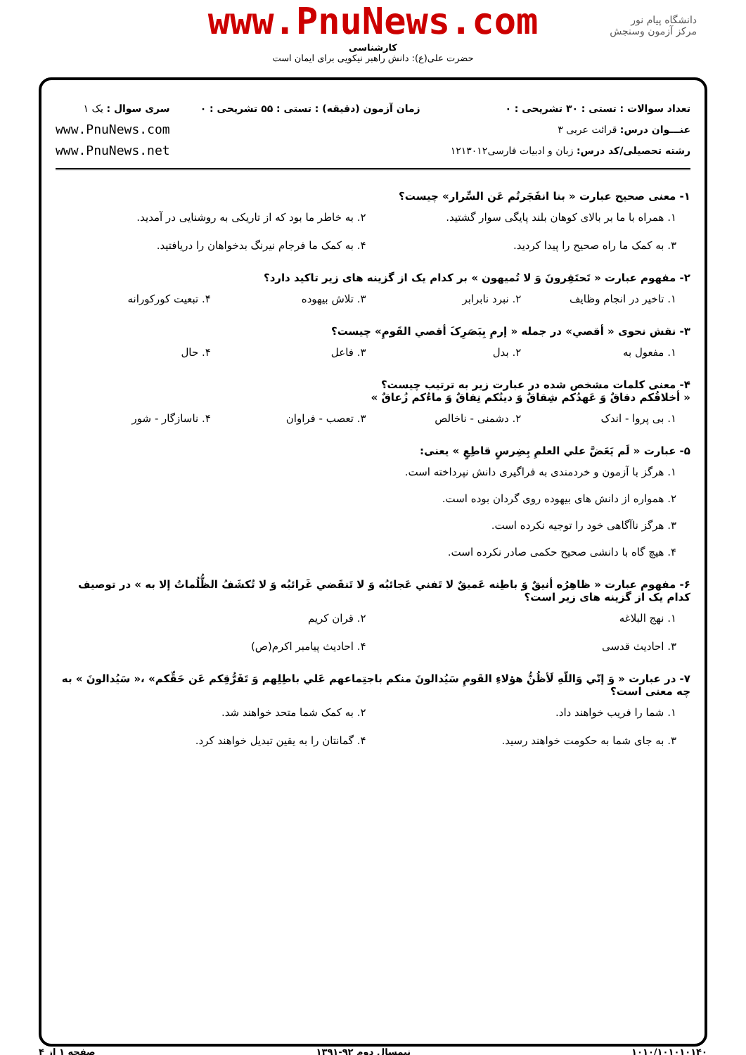www.PnuNews.com
کارشناسی
حضرت علی(ع): دانش راهبر نیکویی برای ایمان است
دانشگاه پیام نور
مرکز آزمون وسنجش
تعداد سوالات : تستی : ۳۰ تشریحی : ۰
عنـــوان درس: قرائت عربی ۳
رشته تحصیلی/کد درس: زبان و ادبیات فارسی۱۲۱۳۰۱۲
زمان آزمون (دقیقه) : تستی : ۵۵ تشریحی : ۰
سری سوال : یک ۱
www.PnuNews.com
www.PnuNews.net
۱- معنی صحیح عبارت « بنا انفَجَرتُم عَن السِّرار» چیست؟
۱. همراه با ما بر بالای کوهان بلند پایگی سوار گشتید.
۲. به خاطر ما بود که از تاریکی به روشنایی در آمدید.
۳. به کمک ما راه صحیح را پیدا کردید.
۴. به کمک ما فرجام نیرنگ بدخواهان را دریافتید.
۲- مفهوم عبارت « تَحتَفِرونَ وَ لا تُمیهون » بر کدام یک از گزینه های زیر تاکید دارد؟
۱. تاخیر در انجام وظایف
۲. نبرد نابرابر
۳. تلاش بیهوده
۴. تبعیت کورکورانه
۳- نقش نحوی « أقصي» در جمله « إرمِ بِبَصَرِکَ أقصي القَومِ» چیست؟
۱. مفعول به
۲. بدل
۳. فاعل
۴. حال
۴- معنی کلمات مشخص شده در عبارت زیر به ترتیب چیست؟
« أخلاقُکم دقاقٌ وَ عَهدُکم شِقاقٌ وَ دینُکم نِفاقٌ وَ ماءُکم زُعاقٌ »
۱. بی پروا - اندک
۲. دشمنی - ناخالص
۳. تعصب - فراوان
۴. ناسازگار - شور
۵- عبارت « لَم یَعَضَّ علي العلمِ بِضِرسٍ قاطِعٍ » یعنی:
۱. هرگز با آزمون و خردمندی به فراگیری دانش نپرداخته است.
۲. همواره از دانش های بیهوده روی گردان بوده است.
۳. هرگز ناآگاهی خود را توجیه نکرده است.
۴. هیچ گاه با دانشی صحیح حکمی صادر نکرده است.
۶- مفهوم عبارت « ظاهِرُه أنیقٌ وَ باطِنه عَمیقٌ لا تَفني عَجائبُه وَ لا تَنقَضي غَرائبُه وَ لا تُکشَفُ الظُّلُماتُ إلا به » در توصیف کدام یک از گزینه های زیر است؟
۱. نهج البلاغه
۲. قران کریم
۳. احادیث قدسی
۴. احادیث پیامبر اکرم(ص)
۷- در عبارت « وَ إنّي وَاللّهِ لَأظُنُّ هؤلاءِ القَومِ سَیُدالونَ منکم باجتِماعهم عَلي باطِلِهم وَ تَفَرُّقِکم عَن حَقِّکم» ،« سَیُدالونَ » به چه معنی است؟
۱. شما را فریب خواهند داد.
۲. به کمک شما متحد خواهند شد.
۳. به جای شما به حکومت خواهند رسید.
۴. گمانتان را به یقین تبدیل خواهند کرد.
۱۰۱۰/۱۰۱۰۱۰۱۴۰ نیمسال دوم ۹۲-۱۳۹۱ صفحه ۱ از ۴